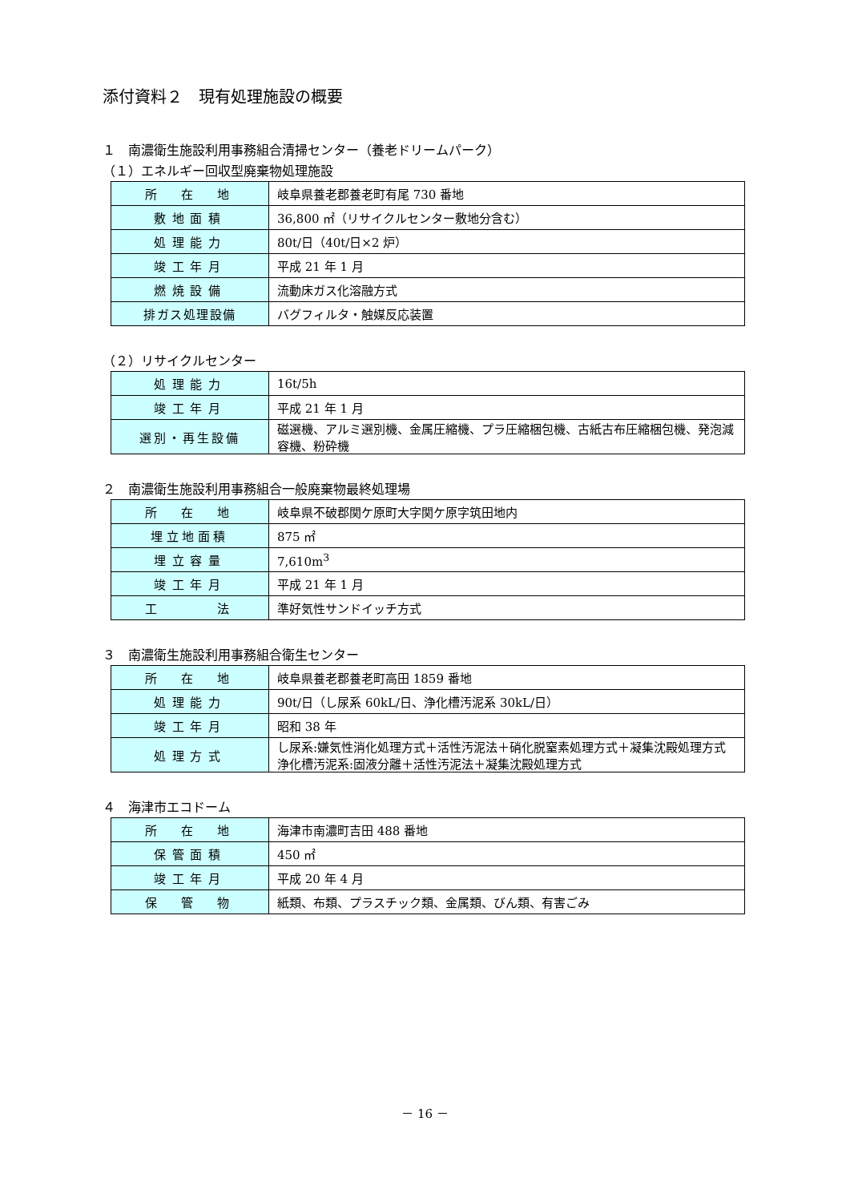添付資料２　現有処理施設の概要
１　南濃衛生施設利用事務組合清掃センター（養老ドリームパーク）
（１）エネルギー回収型廃棄物処理施設
| 所 在 地 | 岐阜県養老郡養老町有尾 730 番地 |
| 敷地面積 | 36,800 ㎡（リサイクルセンター敷地分含む） |
| 処理能力 | 80t/日（40t/日×2 炉） |
| 竣工年月 | 平成 21 年 1 月 |
| 燃焼設備 | 流動床ガス化溶融方式 |
| 排ガス処理設備 | バグフィルタ・触媒反応装置 |
（２）リサイクルセンター
| 処理能力 | 16t/5h |
| 竣工年月 | 平成 21 年 1 月 |
| 選別・再生設備 | 磁選機、アルミ選別機、金属圧縮機、プラ圧縮梱包機、古紙古布圧縮梱包機、発泡減容機、粉砕機 |
２　南濃衛生施設利用事務組合一般廃棄物最終処理場
| 所 在 地 | 岐阜県不破郡関ケ原町大字関ケ原字筑田地内 |
| 埋立地面積 | 875 ㎡ |
| 埋立容量 | 7,610m<sup>3</sup> |
| 竣工年月 | 平成 21 年 1 月 |
| 工 法 | 準好気性サンドイッチ方式 |
３　南濃衛生施設利用事務組合衛生センター
| 所 在 地 | 岐阜県養老郡養老町高田 1859 番地 |
| 処理能力 | 90t/日（し尿系 60kL/日、浄化槽汚泥系 30kL/日） |
| 竣工年月 | 昭和 38 年 |
| 処理方式 | し尿系:嫌気性消化処理方式＋活性汚泥法＋硝化脱窒素処理方式＋凝集沈殿処理方式 浄化槽汚泥系:固液分離＋活性汚泥法＋凝集沈殿処理方式 |
４　海津市エコドーム
| 所 在 地 | 海津市南濃町吉田 488 番地 |
| 保管面積 | 450 ㎡ |
| 竣工年月 | 平成 20 年 4 月 |
| 保 管 物 | 紙類、布類、プラスチック類、金属類、びん類、有害ごみ |
－ 16 －